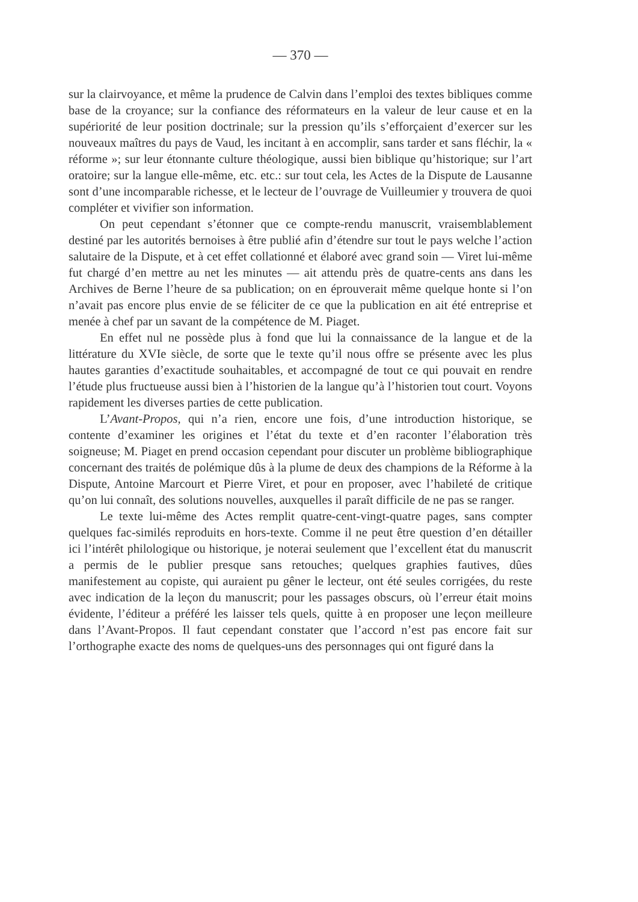— 370 —
sur la clairvoyance, et même la prudence de Calvin dans l’emploi des textes bibliques comme base de la croyance; sur la confiance des réformateurs en la valeur de leur cause et en la supériorité de leur position doctrinale; sur la pression qu’ils s’efforçaient d’exercer sur les nouveaux maîtres du pays de Vaud, les incitant à en accomplir, sans tarder et sans fléchir, la « réforme »; sur leur étonnante culture théologique, aussi bien biblique qu’historique; sur l’art oratoire; sur la langue elle-même, etc. etc.: sur tout cela, les Actes de la Dispute de Lausanne sont d’une incomparable richesse, et le lecteur de l’ouvrage de Vuilleumier y trouvera de quoi compléter et vivifier son information.
On peut cependant s’étonner que ce compte-rendu manuscrit, vraisemblablement destiné par les autorités bernoises à être publié afin d’étendre sur tout le pays welche l’action salutaire de la Dispute, et à cet effet collationné et élaboré avec grand soin — Viret lui-même fut chargé d’en mettre au net les minutes — ait attendu près de quatre-cents ans dans les Archives de Berne l’heure de sa publication; on en éprouverait même quelque honte si l’on n’avait pas encore plus envie de se féliciter de ce que la publication en ait été entreprise et menée à chef par un savant de la compétence de M. Piaget.
En effet nul ne possède plus à fond que lui la connaissance de la langue et de la littérature du XVIe siècle, de sorte que le texte qu’il nous offre se présente avec les plus hautes garanties d’exactitude souhaitables, et accompagné de tout ce qui pouvait en rendre l’étude plus fructueuse aussi bien à l’historien de la langue qu’à l’historien tout court. Voyons rapidement les diverses parties de cette publication.
L’Avant-Propos, qui n’a rien, encore une fois, d’une introduction historique, se contente d’examiner les origines et l’état du texte et d’en raconter l’élaboration très soigneuse; M. Piaget en prend occasion cependant pour discuter un problème bibliographique concernant des traités de polémique dûs à la plume de deux des champions de la Réforme à la Dispute, Antoine Marcourt et Pierre Viret, et pour en proposer, avec l’habileté de critique qu’on lui connaît, des solutions nouvelles, auxquelles il paraît difficile de ne pas se ranger.
Le texte lui-même des Actes remplit quatre-cent-vingt-quatre pages, sans compter quelques fac-similés reproduits en hors-texte. Comme il ne peut être question d’en détailler ici l’intérêt philologique ou historique, je noterai seulement que l’excellent état du manuscrit a permis de le publier presque sans retouches; quelques graphies fautives, dûes manifestement au copiste, qui auraient pu gêner le lecteur, ont été seules corrigées, du reste avec indication de la leçon du manuscrit; pour les passages obscurs, où l’erreur était moins évidente, l’éditeur a préféré les laisser tels quels, quitte à en proposer une leçon meilleure dans l’Avant-Propos. Il faut cependant constater que l’accord n’est pas encore fait sur l’orthographe exacte des noms de quelques-uns des personnages qui ont figuré dans la